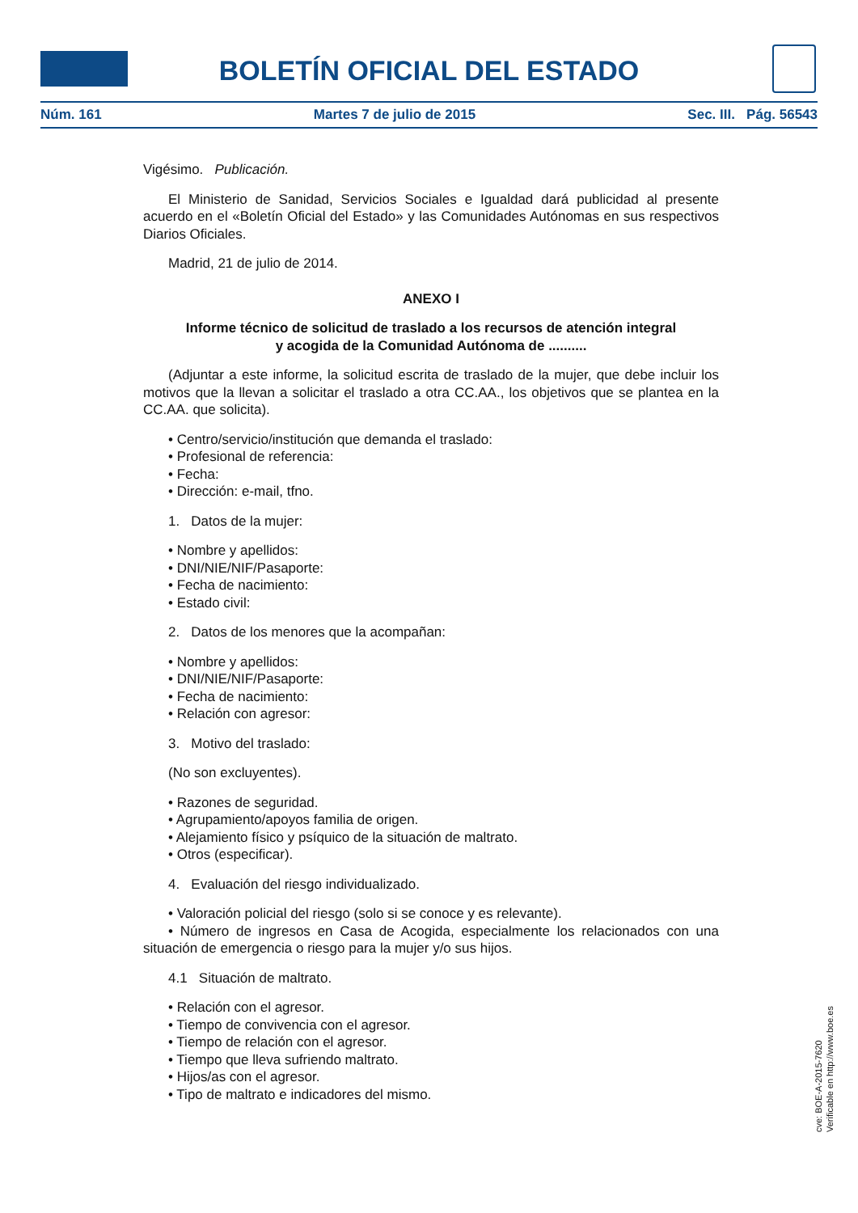BOLETÍN OFICIAL DEL ESTADO
Núm. 161 Martes 7 de julio de 2015 Sec. III. Pág. 56543
Vigésimo. Publicación.
El Ministerio de Sanidad, Servicios Sociales e Igualdad dará publicidad al presente acuerdo en el «Boletín Oficial del Estado» y las Comunidades Autónomas en sus respectivos Diarios Oficiales.
Madrid, 21 de julio de 2014.
ANEXO I
Informe técnico de solicitud de traslado a los recursos de atención integral
y acogida de la Comunidad Autónoma de ..........
(Adjuntar a este informe, la solicitud escrita de traslado de la mujer, que debe incluir los motivos que la llevan a solicitar el traslado a otra CC.AA., los objetivos que se plantea en la CC.AA. que solicita).
• Centro/servicio/institución que demanda el traslado:
• Profesional de referencia:
• Fecha:
• Dirección: e-mail, tfno.
1. Datos de la mujer:
• Nombre y apellidos:
• DNI/NIE/NIF/Pasaporte:
• Fecha de nacimiento:
• Estado civil:
2. Datos de los menores que la acompañan:
• Nombre y apellidos:
• DNI/NIE/NIF/Pasaporte:
• Fecha de nacimiento:
• Relación con agresor:
3. Motivo del traslado:
(No son excluyentes).
• Razones de seguridad.
• Agrupamiento/apoyos familia de origen.
• Alejamiento físico y psíquico de la situación de maltrato.
• Otros (especificar).
4. Evaluación del riesgo individualizado.
• Valoración policial del riesgo (solo si se conoce y es relevante).
• Número de ingresos en Casa de Acogida, especialmente los relacionados con una situación de emergencia o riesgo para la mujer y/o sus hijos.
4.1 Situación de maltrato.
• Relación con el agresor.
• Tiempo de convivencia con el agresor.
• Tiempo de relación con el agresor.
• Tiempo que lleva sufriendo maltrato.
• Hijos/as con el agresor.
• Tipo de maltrato e indicadores del mismo.
cve: BOE-A-2015-7620
Verificable en http://www.boe.es